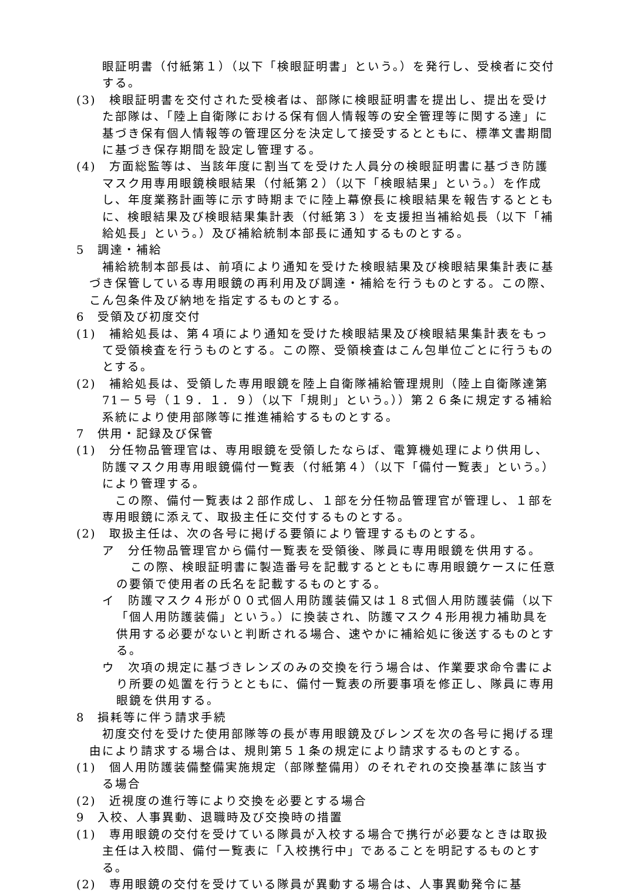眼証明書（付紙第１）（以下「検眼証明書」という。）を発行し、受検者に交付する。
(3)　検眼証明書を交付された受検者は、部隊に検眼証明書を提出し、提出を受けた部隊は、「陸上自衛隊における保有個人情報等の安全管理等に関する達」に基づき保有個人情報等の管理区分を決定して接受するとともに、標準文書期間に基づき保存期間を設定し管理する。
(4)　方面総監等は、当該年度に割当てを受けた人員分の検眼証明書に基づき防護マスク用専用眼鏡検眼結果（付紙第２）（以下「検眼結果」という。）を作成し、年度業務計画等に示す時期までに陸上幕僚長に検眼結果を報告するとともに、検眼結果及び検眼結果集計表（付紙第３）を支援担当補給処長（以下「補給処長」という。）及び補給統制本部長に通知するものとする。
5　調達・補給
補給統制本部長は、前項により通知を受けた検眼結果及び検眼結果集計表に基づき保管している専用眼鏡の再利用及び調達・補給を行うものとする。この際、こん包条件及び納地を指定するものとする。
6　受領及び初度交付
(1)　補給処長は、第４項により通知を受けた検眼結果及び検眼結果集計表をもって受領検査を行うものとする。この際、受領検査はこん包単位ごとに行うものとする。
(2)　補給処長は、受領した専用眼鏡を陸上自衛隊補給管理規則（陸上自衛隊達第 71－５号（１９．１．９）（以下「規則」という。））第２６条に規定する補給系統により使用部隊等に推進補給するものとする。
7　供用・記録及び保管
(1)　分任物品管理官は、専用眼鏡を受領したならば、電算機処理により供用し、防護マスク用専用眼鏡備付一覧表（付紙第４）（以下「備付一覧表」という。）により管理する。
　この際、備付一覧表は２部作成し、１部を分任物品管理官が管理し、１部を専用眼鏡に添えて、取扱主任に交付するものとする。
(2)　取扱主任は、次の各号に掲げる要領により管理するものとする。
ア　分任物品管理官から備付一覧表を受領後、隊員に専用眼鏡を供用する。
この際、検眼証明書に製造番号を記載するとともに専用眼鏡ケースに任意の要領で使用者の氏名を記載するものとする。
イ　防護マスク４形が００式個人用防護装備又は１８式個人用防護装備（以下「個人用防護装備」という。）に換装され、防護マスク４形用視力補助具を供用する必要がないと判断される場合、速やかに補給処に後送するものとする。
ウ　次項の規定に基づきレンズのみの交換を行う場合は、作業要求命令書により所要の処置を行うとともに、備付一覧表の所要事項を修正し、隊員に専用眼鏡を供用する。
8　損耗等に伴う請求手続
初度交付を受けた使用部隊等の長が専用眼鏡及びレンズを次の各号に掲げる理由により請求する場合は、規則第５１条の規定により請求するものとする。
(1)　個人用防護装備整備実施規定（部隊整備用）のそれぞれの交換基準に該当する場合
(2)　近視度の進行等により交換を必要とする場合
9　入校、人事異動、退職時及び交換時の措置
(1)　専用眼鏡の交付を受けている隊員が入校する場合で携行が必要なときは取扱主任は入校間、備付一覧表に「入校携行中」であることを明記するものとする。
(2)　専用眼鏡の交付を受けている隊員が異動する場合は、人事異動発令に基